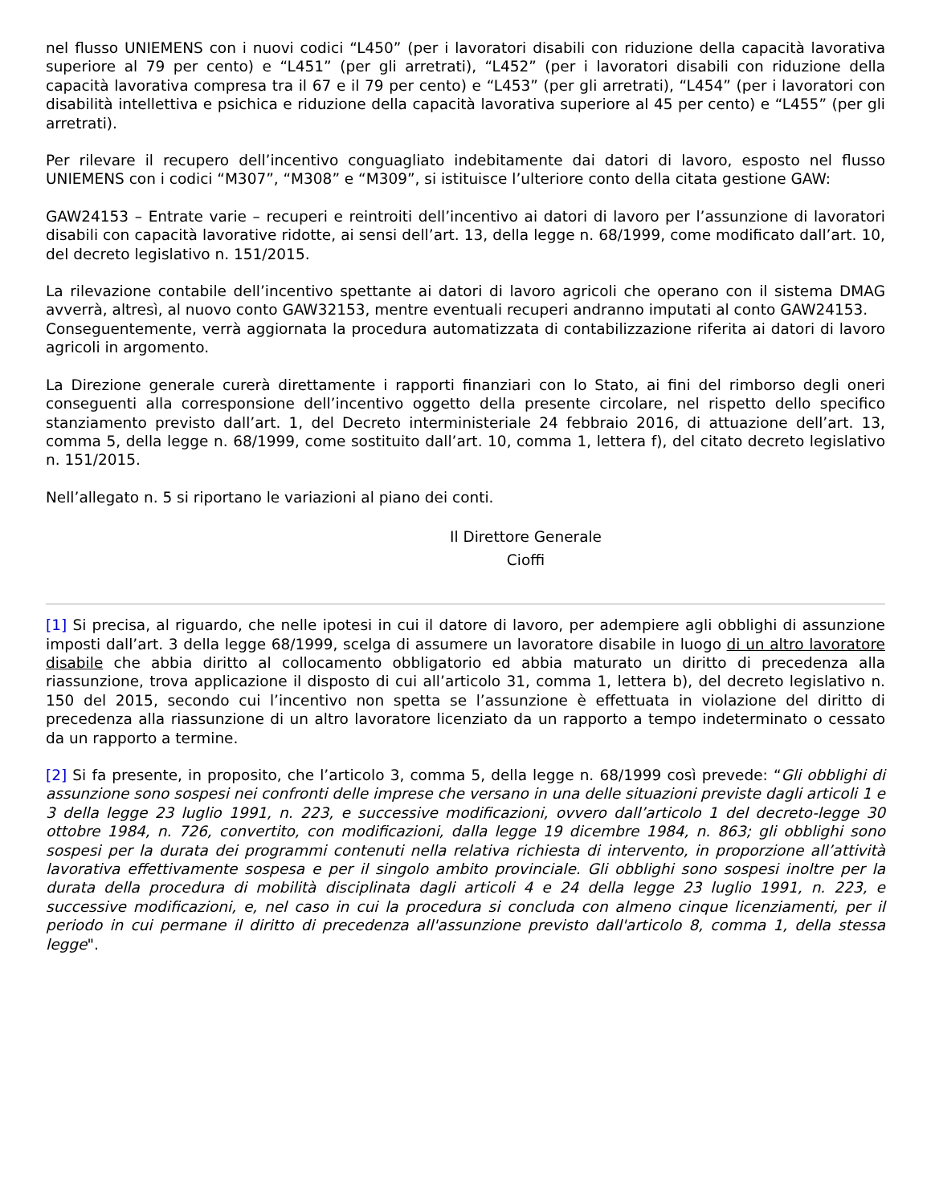nel flusso UNIEMENS con i nuovi codici “L450” (per i lavoratori disabili con riduzione della capacità lavorativa superiore al 79 per cento) e “L451” (per gli arretrati), “L452” (per i lavoratori disabili con riduzione della capacità lavorativa compresa tra il 67 e il 79 per cento) e “L453” (per gli arretrati), “L454” (per i lavoratori con disabilità intellettiva e psichica e riduzione della capacità lavorativa superiore al 45 per cento) e “L455” (per gli arretrati).
Per rilevare il recupero dell’incentivo conguagliato indebitamente dai datori di lavoro, esposto nel flusso UNIEMENS con i codici “M307”, “M308” e “M309”, si istituisce l’ulteriore conto della citata gestione GAW:
GAW24153 – Entrate varie – recuperi e reintroiti dell’incentivo ai datori di lavoro per l’assunzione di lavoratori disabili con capacità lavorative ridotte, ai sensi dell’art. 13, della legge n. 68/1999, come modificato dall’art. 10, del decreto legislativo n. 151/2015.
La rilevazione contabile dell’incentivo spettante ai datori di lavoro agricoli che operano con il sistema DMAG avverrà, altresì, al nuovo conto GAW32153, mentre eventuali recuperi andranno imputati al conto GAW24153.
Conseguentemente, verrà aggiornata la procedura automatizzata di contabilizzazione riferita ai datori di lavoro agricoli in argomento.
La Direzione generale curerà direttamente i rapporti finanziari con lo Stato, ai fini del rimborso degli oneri conseguenti alla corresponsione dell’incentivo oggetto della presente circolare, nel rispetto dello specifico stanziamento previsto dall’art. 1, del Decreto interministeriale 24 febbraio 2016, di attuazione dell’art. 13, comma 5, della legge n. 68/1999, come sostituito dall’art. 10, comma 1, lettera f), del citato decreto legislativo n. 151/2015.
Nell’allegato n. 5 si riportano le variazioni al piano dei conti.
Il Direttore Generale
Cioffi
[1] Si precisa, al riguardo, che nelle ipotesi in cui il datore di lavoro, per adempiere agli obblighi di assunzione imposti dall’art. 3 della legge 68/1999, scelga di assumere un lavoratore disabile in luogo di un altro lavoratore disabile che abbia diritto al collocamento obbligatorio ed abbia maturato un diritto di precedenza alla riassunzione, trova applicazione il disposto di cui all’articolo 31, comma 1, lettera b), del decreto legislativo n. 150 del 2015, secondo cui l’incentivo non spetta se l’assunzione è effettuata in violazione del diritto di precedenza alla riassunzione di un altro lavoratore licenziato da un rapporto a tempo indeterminato o cessato da un rapporto a termine.
[2] Si fa presente, in proposito, che l’articolo 3, comma 5, della legge n. 68/1999 così prevede: “Gli obblighi di assunzione sono sospesi nei confronti delle imprese che versano in una delle situazioni previste dagli articoli 1 e 3 della legge 23 luglio 1991, n. 223, e successive modificazioni, ovvero dall’articolo 1 del decreto-legge 30 ottobre 1984, n. 726, convertito, con modificazioni, dalla legge 19 dicembre 1984, n. 863; gli obblighi sono sospesi per la durata dei programmi contenuti nella relativa richiesta di intervento, in proporzione all’attività lavorativa effettivamente sospesa e per il singolo ambito provinciale. Gli obblighi sono sospesi inoltre per la durata della procedura di mobilità disciplinata dagli articoli 4 e 24 della legge 23 luglio 1991, n. 223, e successive modificazioni, e, nel caso in cui la procedura si concluda con almeno cinque licenziamenti, per il periodo in cui permane il diritto di precedenza all'assunzione previsto dall'articolo 8, comma 1, della stessa legge".